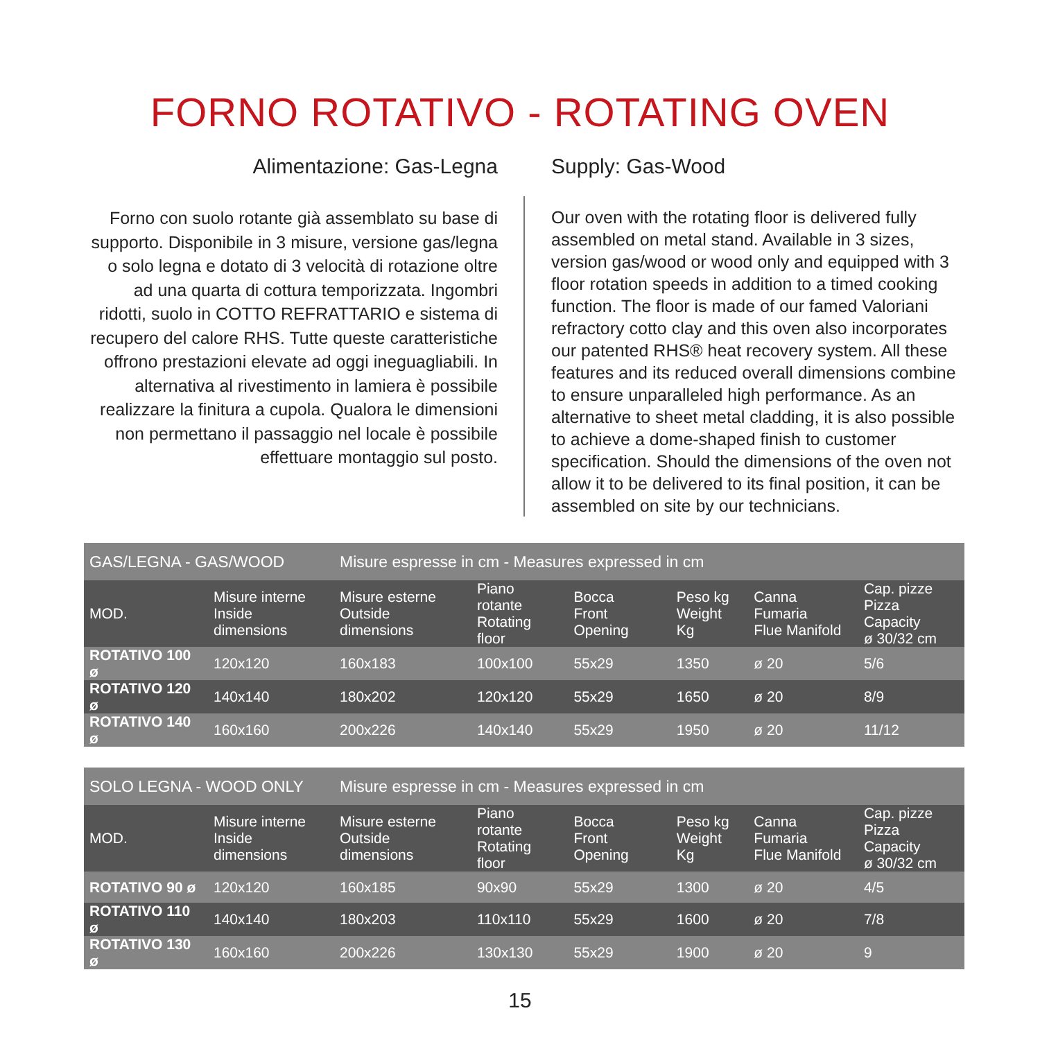FORNO ROTATIVO - ROTATING OVEN
Alimentazione: Gas-Legna
Forno con suolo rotante già assemblato su base di supporto. Disponibile in 3 misure, versione gas/legna o solo legna e dotato di 3 velocità di rotazione oltre ad una quarta di cottura temporizzata. Ingombri ridotti, suolo in COTTO REFRATTARIO e sistema di recupero del calore RHS. Tutte queste caratteristiche offrono prestazioni elevate ad oggi ineguagliabili. In alternativa al rivestimento in lamiera è possibile realizzare la finitura a cupola. Qualora le dimensioni non permettano il passaggio nel locale è possibile effettuare montaggio sul posto.
Supply: Gas-Wood
Our oven with the rotating floor is delivered fully assembled on metal stand. Available in 3 sizes, version gas/wood or wood only and equipped with 3 floor rotation speeds in addition to a timed cooking function. The floor is made of our famed Valoriani refractory cotto clay and this oven also incorporates our patented RHS® heat recovery system. All these features and its reduced overall dimensions combine to ensure unparalleled high performance. As an alternative to sheet metal cladding, it is also possible to achieve a dome-shaped finish to customer specification. Should the dimensions of the oven not allow it to be delivered to its final position, it can be assembled on site by our technicians.
| GAS/LEGNA - GAS/WOOD | | Misure espresse in cm - Measures expressed in cm | | | | | |
| MOD. | Misure interne Inside dimensions | Misure esterne Outside dimensions | Piano rotante Rotating floor | Bocca Front Opening | Peso kg Weight Kg | Canna Fumaria Flue Manifold | Cap. pizze Pizza Capacity ø 30/32 cm |
| ROTATIVO 100 ø | 120x120 | 160x183 | 100x100 | 55x29 | 1350 | ø 20 | 5/6 |
| ROTATIVO 120 ø | 140x140 | 180x202 | 120x120 | 55x29 | 1650 | ø 20 | 8/9 |
| ROTATIVO 140 ø | 160x160 | 200x226 | 140x140 | 55x29 | 1950 | ø 20 | 11/12 |
| SOLO LEGNA - WOOD ONLY | | Misure espresse in cm - Measures expressed in cm | | | | | |
| MOD. | Misure interne Inside dimensions | Misure esterne Outside dimensions | Piano rotante Rotating floor | Bocca Front Opening | Peso kg Weight Kg | Canna Fumaria Flue Manifold | Cap. pizze Pizza Capacity ø 30/32 cm |
| ROTATIVO 90 ø | 120x120 | 160x185 | 90x90 | 55x29 | 1300 | ø 20 | 4/5 |
| ROTATIVO 110 ø | 140x140 | 180x203 | 110x110 | 55x29 | 1600 | ø 20 | 7/8 |
| ROTATIVO 130 ø | 160x160 | 200x226 | 130x130 | 55x29 | 1900 | ø 20 | 9 |
15